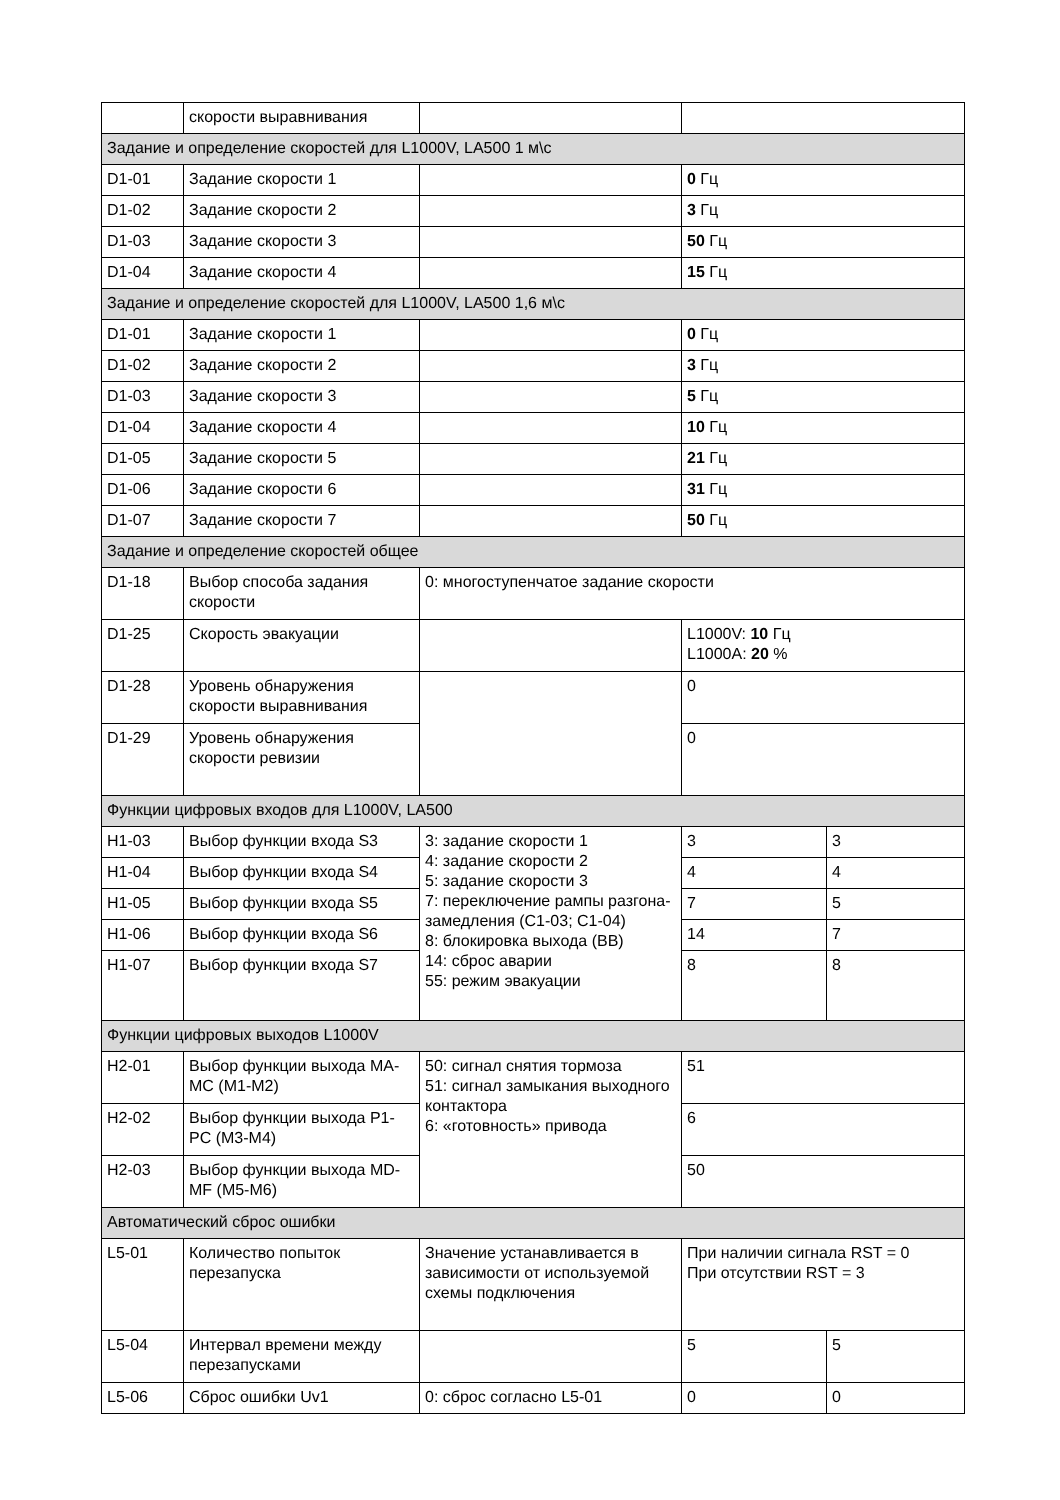| | скорости выравнивания | | | |
| Задание и определение скоростей для L1000V, LA500 1 м\с | | | | |
| D1-01 | Задание скорости 1 | | 0 Гц | |
| D1-02 | Задание скорости 2 | | 3 Гц | |
| D1-03 | Задание скорости 3 | | 50 Гц | |
| D1-04 | Задание скорости 4 | | 15 Гц | |
| Задание и определение скоростей для L1000V, LA500 1,6 м\с | | | | |
| D1-01 | Задание скорости 1 | | 0 Гц | |
| D1-02 | Задание скорости 2 | | 3 Гц | |
| D1-03 | Задание скорости 3 | | 5 Гц | |
| D1-04 | Задание скорости 4 | | 10 Гц | |
| D1-05 | Задание скорости 5 | | 21 Гц | |
| D1-06 | Задание скорости 6 | | 31 Гц | |
| D1-07 | Задание скорости 7 | | 50 Гц | |
| Задание и определение скоростей общее | | | | |
| D1-18 | Выбор способа задания скорости | 0: многоступенчатое задание скорости | | |
| D1-25 | Скорость эвакуации | | L1000V: 10 Гц L1000A: 20 % | |
| D1-28 | Уровень обнаружения скорости выравнивания | | 0 | |
| D1-29 | Уровень обнаружения скорости ревизии | | 0 | |
| Функции цифровых входов для L1000V, LA500 | | | | |
| H1-03 | Выбор функции входа S3 | 3: задание скорости 1 4: задание скорости 2 5: задание скорости 3 7: переключение рампы разгона-замедления (C1-03; C1-04) 8: блокировка выхода (BB) 14: сброс аварии 55: режим эвакуации | 3 | 3 |
| H1-04 | Выбор функции входа S4 | | 4 | 4 |
| H1-05 | Выбор функции входа S5 | | 7 | 5 |
| H1-06 | Выбор функции входа S6 | | 14 | 7 |
| H1-07 | Выбор функции входа S7 | | 8 | 8 |
| Функции цифровых выходов L1000V | | | | |
| H2-01 | Выбор функции выхода MA-MC (M1-M2) | 50: сигнал снятия тормоза 51: сигнал замыкания выходного контактора 6: «готовность» привода | 51 | |
| H2-02 | Выбор функции выхода P1-PC (M3-M4) | | 6 | |
| H2-03 | Выбор функции выхода MD-MF (M5-M6) | | 50 | |
| Автоматический сброс ошибки | | | | |
| L5-01 | Количество попыток перезапуска | Значение устанавливается в зависимости от используемой схемы подключения | При наличии сигнала RST = 0 При отсутствии RST = 3 | |
| L5-04 | Интервал времени между перезапусками | | 5 | 5 |
| L5-06 | Сброс ошибки Uv1 | 0: сброс согласно L5-01 | 0 | 0 |